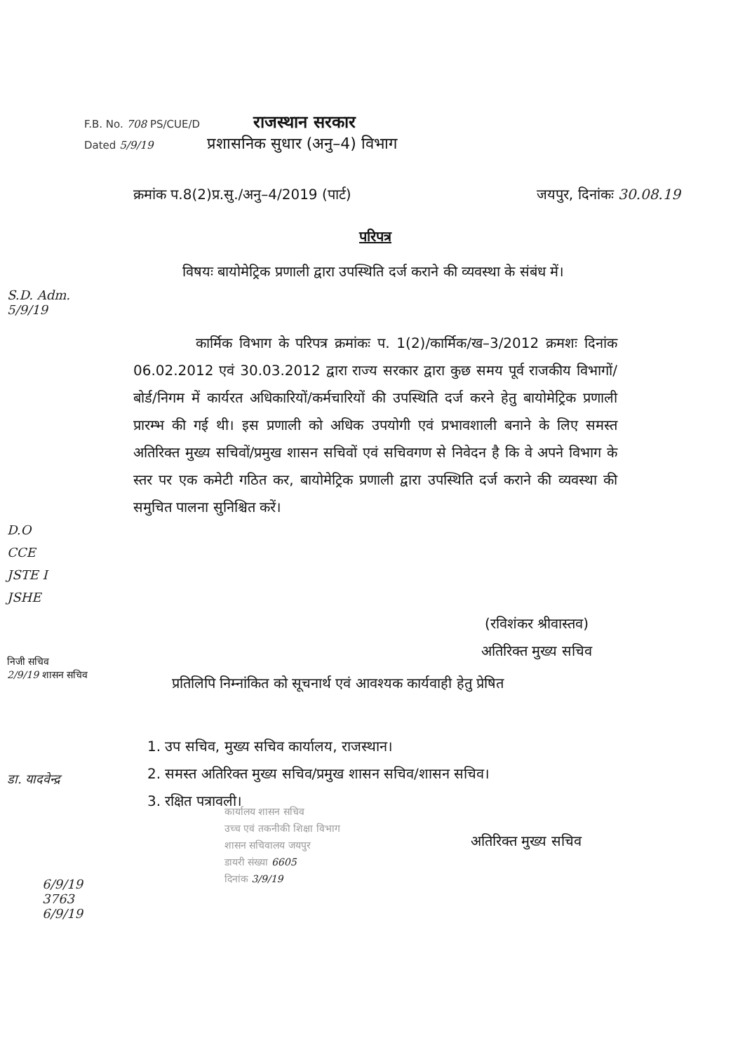F.B. No. 708 PS/CUE/D राजस्थान सरकार
Dated 5/9/19 प्रशासनिक सुधार (अनु–4) विभाग
क्रमांक प.8(2)प्र.सु./अनु–4/2019 (पार्ट) जयपुर, दिनांकः 30.08.19
परिपत्र
विषयः बायोमेट्रिक प्रणाली द्वारा उपस्थिति दर्ज कराने की व्यवस्था के संबंध में।
कार्मिक विभाग के परिपत्र क्रमांकः प. 1(2)/कार्मिक/ख–3/2012 क्रमशः दिनांक 06.02.2012 एवं 30.03.2012 द्वारा राज्य सरकार द्वारा कुछ समय पूर्व राजकीय विभागों/बोर्ड/निगम में कार्यरत अधिकारियों/कर्मचारियों की उपस्थिति दर्ज करने हेतु बायोमेट्रिक प्रणाली प्रारम्भ की गई थी। इस प्रणाली को अधिक उपयोगी एवं प्रभावशाली बनाने के लिए समस्त अतिरिक्त मुख्य सचिवों/प्रमुख शासन सचिवों एवं सचिवगण से निवेदन है कि वे अपने विभाग के स्तर पर एक कमेटी गठित कर, बायोमेट्रिक प्रणाली द्वारा उपस्थिति दर्ज कराने की व्यवस्था की समुचित पालना सुनिश्चित करें।
(रविशंकर श्रीवास्तव)
अतिरिक्त मुख्य सचिव
प्रतिलिपि निम्नांकित को सूचनार्थ एवं आवश्यक कार्यवाही हेतु प्रेषित
1. उप सचिव, मुख्य सचिव कार्यालय, राजस्थान।
2. समस्त अतिरिक्त मुख्य सचिव/प्रमुख शासन सचिव/शासन सचिव।
3. रक्षित पत्रावली।
अतिरिक्त मुख्य सचिव
कार्यालय शासन सचिव
उच्च एवं तकनीकी शिक्षा विभाग
शासन सचिवालय जयपुर
डायरी संख्या 6605
दिनांक 3/9/19
S.D. Adm.
5/9/19
D.O
CCE
JSTE I
JSHE
निजी सचिव
2/9/19 शासन सचिव
डा. यादवेन्द्र
6/9/19
3763
6/9/19